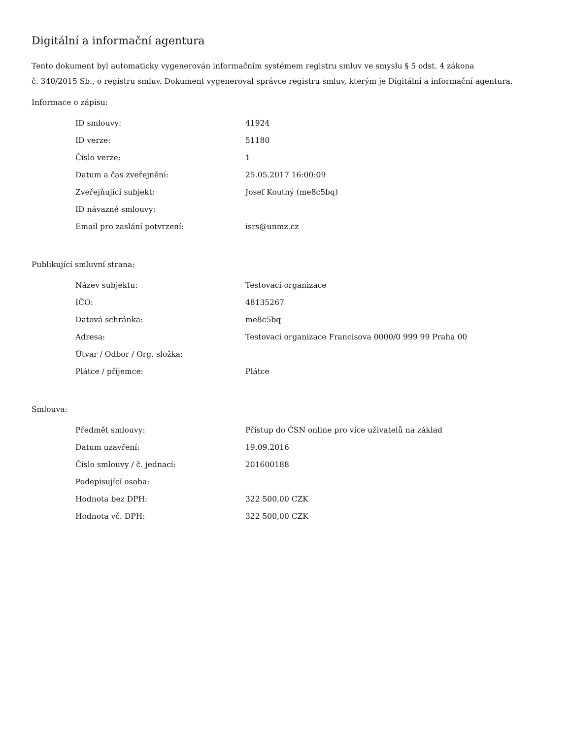Digitální a informační agentura
Tento dokument byl automaticky vygenerován informačním systémem registru smluv ve smyslu § 5 odst. 4 zákona
č. 340/2015 Sb., o registru smluv. Dokument vygeneroval správce registru smluv, kterým je Digitální a informační agentura.
Informace o zápisu:
| ID smlouvy: | 41924 |
| ID verze: | 51180 |
| Číslo verze: | 1 |
| Datum a čas zveřejnění: | 25.05.2017 16:00:09 |
| Zveřejňující subjekt: | Josef Koutný (me8c5bq) |
| ID návazné smlouvy: | |
| Email pro zaslání potvrzení: | isrs@unmz.cz |
Publikující smluvní strana:
| Název subjektu: | Testovací organizace |
| IČO: | 48135267 |
| Datová schránka: | me8c5bq |
| Adresa: | Testovací organizace Francisova 0000/0 999 99 Praha 00 |
| Útvar / Odbor / Org. složka: | |
| Plátce / příjemce: | Plátce |
Smlouva:
| Předmět smlouvy: | Přístup do ČSN online pro více uživatelů na základ |
| Datum uzavření: | 19.09.2016 |
| Číslo smlouvy / č. jednací: | 201600188 |
| Podepisující osoba: | |
| Hodnota bez DPH: | 322 500,00 CZK |
| Hodnota vč. DPH: | 322 500,00 CZK |